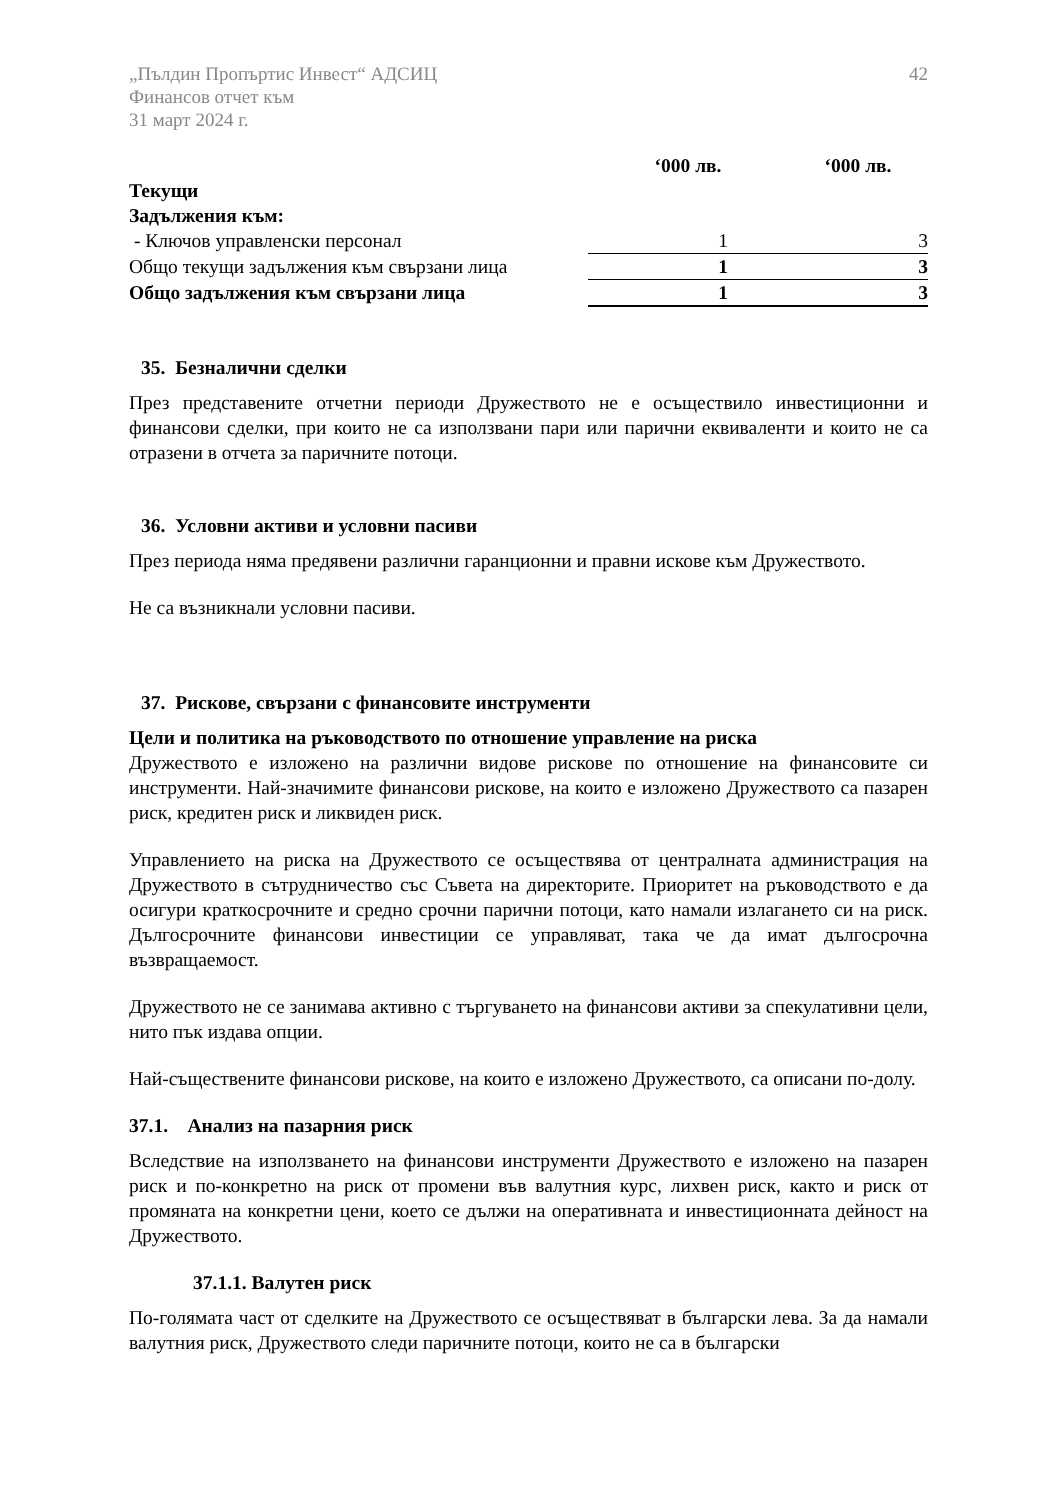„Пълдин Пропъртис Инвест“ АДСИЦ
Финансов отчет към
31 март 2024 г.
42
| | ‘000 лв. | ‘000 лв. |
| Текущи | | |
| Задължения към: | | |
| - Ключов управленски персонал | 1 | 3 |
| Общо текущи задължения към свързани лица | 1 | 3 |
| Общо задължения към свързани лица | 1 | 3 |
35. Безналични сделки
През представените отчетни периоди Дружеството не е осъществило инвестиционни и финансови сделки, при които не са използвани пари или парични еквиваленти и които не са отразени в отчета за паричните потоци.
36. Условни активи и условни пасиви
През периода няма предявени различни гаранционни и правни искове към Дружеството.
Не са възникнали условни пасиви.
37. Рискове, свързани с финансовите инструменти
Цели и политика на ръководството по отношение управление на риска
Дружеството е изложено на различни видове рискове по отношение на финансовите си инструменти. Най-значимите финансови рискове, на които е изложено Дружеството са пазарен риск, кредитен риск и ликвиден риск.
Управлението на риска на Дружеството се осъществява от централната администрация на Дружеството в сътрудничество със Съвета на директорите. Приоритет на ръководството е да осигури краткосрочните и средно срочни парични потоци, като намали излагането си на риск. Дългосрочните финансови инвестиции се управляват, така че да имат дългосрочна възвращаемост.
Дружеството не се занимава активно с търгуването на финансови активи за спекулативни цели, нито пък издава опции.
Най-съществените финансови рискове, на които е изложено Дружеството, са описани по-долу.
37.1. Анализ на пазарния риск
Вследствие на използването на финансови инструменти Дружеството е изложено на пазарен риск и по-конкретно на риск от промени във валутния курс, лихвен риск, както и риск от промяната на конкретни цени, което се дължи на оперативната и инвестиционната дейност на Дружеството.
37.1.1. Валутен риск
По-голямата част от сделките на Дружеството се осъществяват в български лева. За да намали валутния риск, Дружеството следи паричните потоци, които не са в български